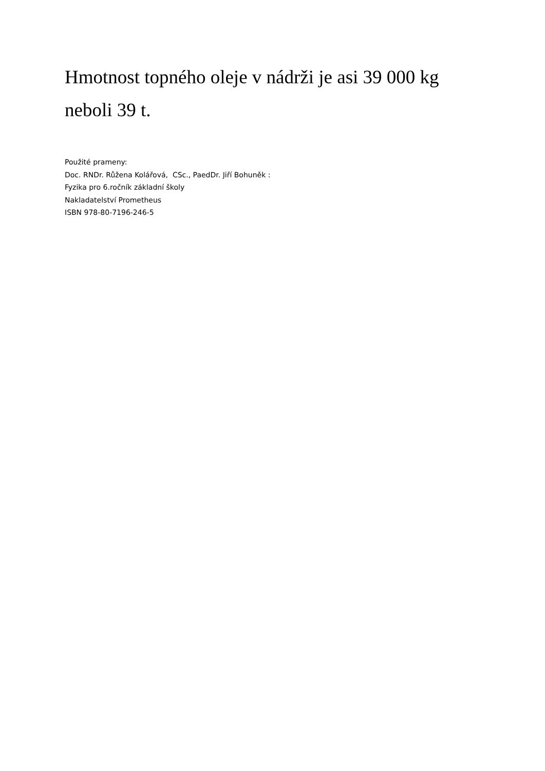Hmotnost topného oleje v nádrži je asi 39 000 kg neboli 39 t.
Použité prameny:
Doc. RNDr. Růžena Kolářová, CSc., PaedDr. Jiří Bohuněk :
Fyzika pro 6.ročník základní školy
Nakladatelství Prometheus
ISBN 978-80-7196-246-5